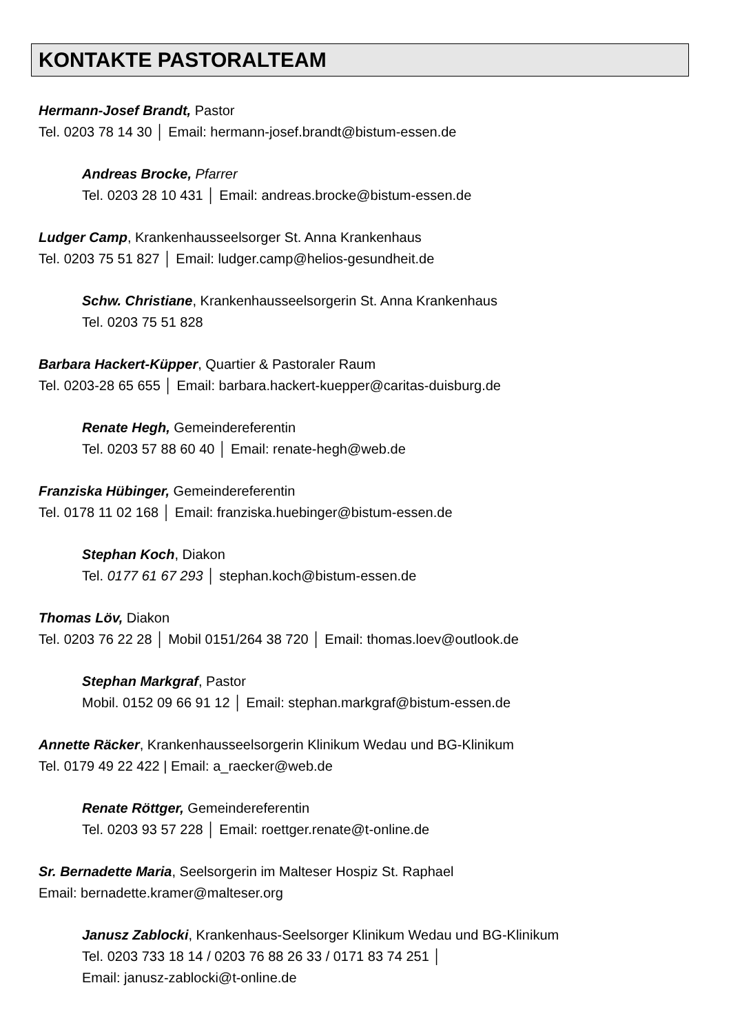KONTAKTE PASTORALTEAM
Hermann-Josef Brandt, Pastor
Tel. 0203 78 14 30 │ Email: hermann-josef.brandt@bistum-essen.de
Andreas Brocke, Pfarrer
Tel. 0203 28 10 431 │ Email: andreas.brocke@bistum-essen.de
Ludger Camp, Krankenhausseelsorger St. Anna Krankenhaus
Tel. 0203 75 51 827 │ Email: ludger.camp@helios-gesundheit.de
Schw. Christiane, Krankenhausseelsorgerin St. Anna Krankenhaus
Tel. 0203 75 51 828
Barbara Hackert-Küpper, Quartier & Pastoraler Raum
Tel. 0203-28 65 655 │ Email: barbara.hackert-kuepper@caritas-duisburg.de
Renate Hegh, Gemeindereferentin
Tel. 0203 57 88 60 40 │ Email: renate-hegh@web.de
Franziska Hübinger, Gemeindereferentin
Tel. 0178 11 02 168 │ Email: franziska.huebinger@bistum-essen.de
Stephan Koch, Diakon
Tel. 0177 61 67 293 │ stephan.koch@bistum-essen.de
Thomas Löv, Diakon
Tel. 0203 76 22 28 │ Mobil 0151/264 38 720 │ Email: thomas.loev@outlook.de
Stephan Markgraf, Pastor
Mobil. 0152 09 66 91 12 │ Email: stephan.markgraf@bistum-essen.de
Annette Räcker, Krankenhausseelsorgerin Klinikum Wedau und BG-Klinikum
Tel. 0179 49 22 422 | Email: a_raecker@web.de
Renate Röttger, Gemeindereferentin
Tel. 0203 93 57 228 │ Email: roettger.renate@t-online.de
Sr. Bernadette Maria, Seelsorgerin im Malteser Hospiz St. Raphael
Email: bernadette.kramer@malteser.org
Janusz Zablocki, Krankenhaus-Seelsorger Klinikum Wedau und BG-Klinikum
Tel. 0203 733 18 14 / 0203 76 88 26 33 / 0171 83 74 251 │
Email: janusz-zablocki@t-online.de